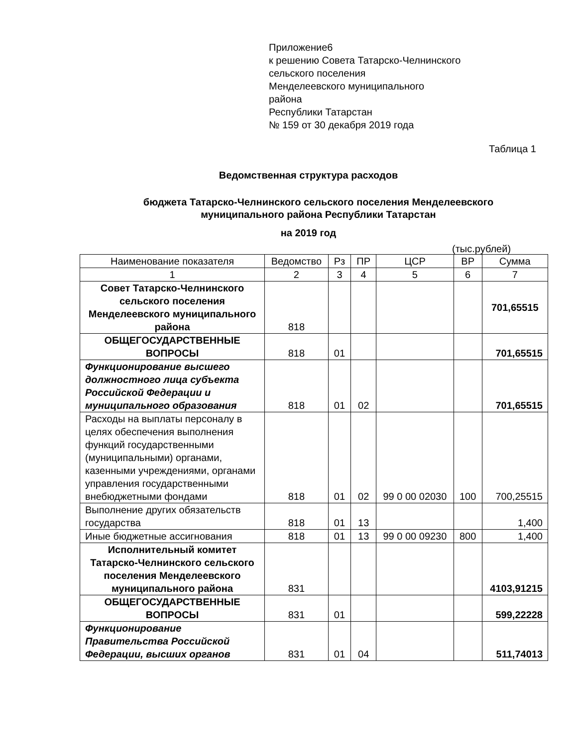Приложение6
к решению Совета Татарско-Челнинского
сельского поселения
Менделеевского муниципального
района
Республики Татарстан
№ 159 от 30 декабря 2019 года
Таблица 1
Ведомственная структура расходов
бюджета Татарско-Челнинского сельского поселения Менделеевского
муниципального района Республики Татарстан
на 2019 год
(тыс.рублей)
| Наименование показателя | Ведомство | Рз | ПР | ЦСР | ВР | Сумма |
| --- | --- | --- | --- | --- | --- | --- |
| 1 | 2 | 3 | 4 | 5 | 6 | 7 |
| Совет Татарско-Челнинского сельского поселения Менделеевского муниципального района | 818 | | | | | 701,65515 |
| ОБЩЕГОСУДАРСТВЕННЫЕ ВОПРОСЫ | 818 | 01 | | | | 701,65515 |
| Функционирование высшего должностного лица субъекта Российской Федерации и муниципального образования | 818 | 01 | 02 | | | 701,65515 |
| Расходы на выплаты персоналу в целях обеспечения выполнения функций государственными (муниципальными) органами, казенными учреждениями, органами управления государственными внебюджетными фондами | 818 | 01 | 02 | 99 0 00 02030 | 100 | 700,25515 |
| Выполнение других обязательств государства | 818 | 01 | 13 | | | 1,400 |
| Иные бюджетные ассигнования | 818 | 01 | 13 | 99 0 00 09230 | 800 | 1,400 |
| Исполнительный комитет Татарско-Челнинского сельского поселения Менделеевского муниципального района | 831 | | | | | 4103,91215 |
| ОБЩЕГОСУДАРСТВЕННЫЕ ВОПРОСЫ | 831 | 01 | | | | 599,22228 |
| Функционирование Правительства Российской Федерации, высших органов | 831 | 01 | 04 | | | 511,74013 |